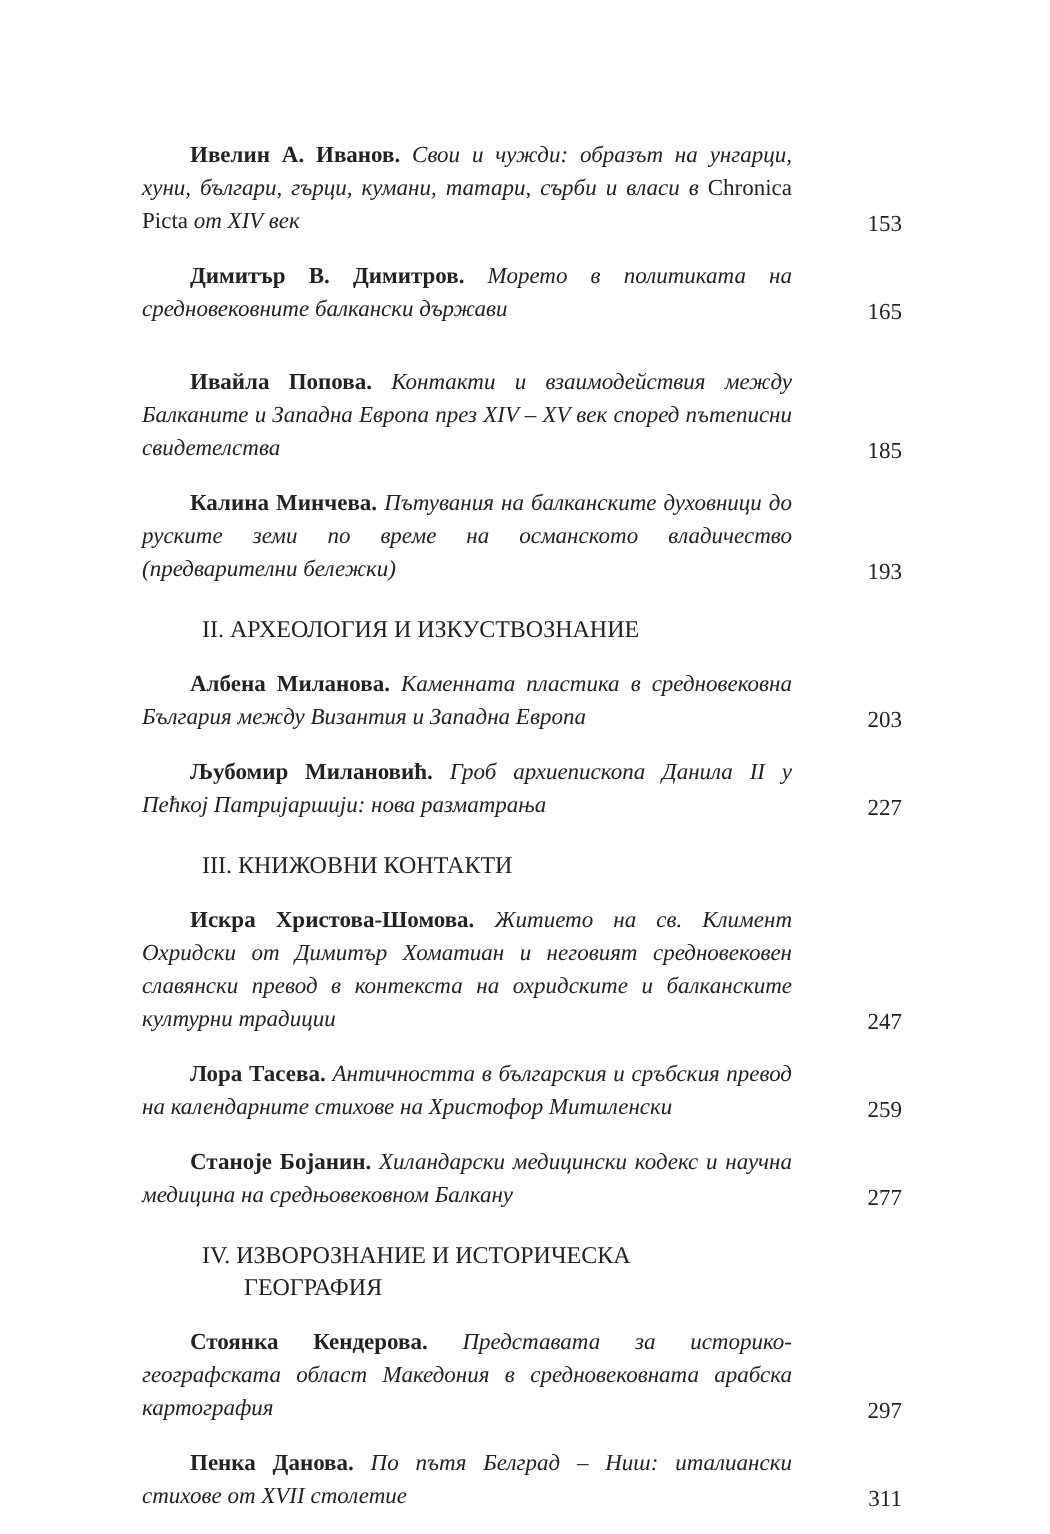Ивелин А. Иванов. Свои и чужди: образът на унгарци, хуни, българи, гърци, кумани, татари, сърби и власи в Chronica Picta от XIV век
153
Димитър В. Димитров. Морето в политиката на средновековните балкански държави
165
Ивайла Попова. Контакти и взаимодействия между Балканите и Западна Европа през XIV – XV век според пътеписни свидетелства
185
Калина Минчева. Пътувания на балканските духовници до руските земи по време на османското владичество (предварителни бележки)
193
II. АРХЕОЛОГИЯ И ИЗКУСТВОЗНАНИЕ
Албена Миланова. Каменната пластика в средновековна България между Византия и Западна Европа
203
Љубомир Милановић. Гроб архиепископа Данила II у Пећкој Патријаршији: нова разматрања
227
III. КНИЖОВНИ КОНТАКТИ
Искра Христова-Шомова. Житието на св. Климент Охридски от Димитър Хоматиан и неговият средновековен славянски превод в контекста на охридските и балканските културни традиции
247
Лора Тасева. Античността в българския и сръбския превод на календарните стихове на Христофор Митиленски
259
Станоје Бојанин. Хиландарски медицински кодекс и научна медицина на средњовековном Балкану
277
IV. ИЗВОРОЗНАНИЕ И ИСТОРИЧЕСКА
ГЕОГРАФИЯ
Стоянка Кендерова. Представата за историко-географската област Македония в средновековната арабска картография
297
Пенка Данова. По пътя Белград – Ниш: италиански стихове от XVII столетие
311